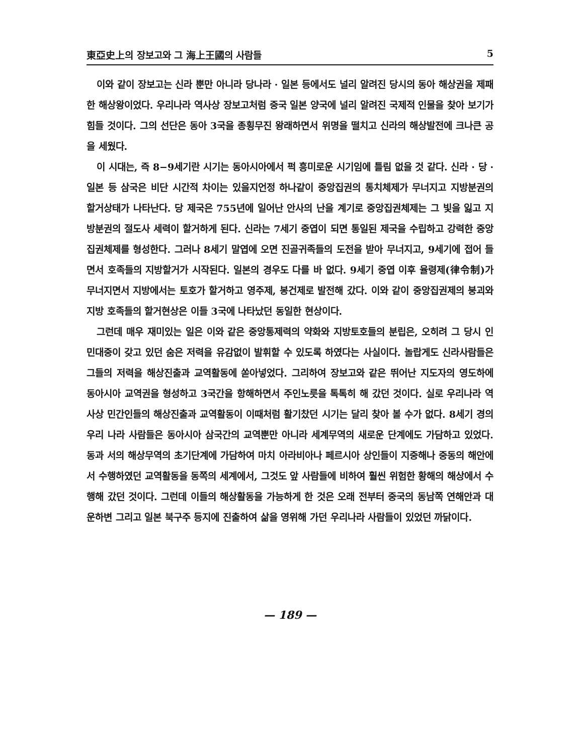東亞史上의 장보고와 그 海上王國의 사람들 5
이와 같이 장보고는 신라 뿐만 아니라 당나라 · 일본 등에서도 널리 알려진 당시의 동아 해상권을 제패한 해상왕이었다. 우리나라 역사상 장보고처럼 중국 일본 양국에 널리 알려진 국제적 인물을 찾아 보기가 힘들 것이다. 그의 선단은 동아 3국을 종횡무진 왕래하면서 위명을 떨치고 신라의 해상발전에 크나큰 공을 세웠다.
이 시대는, 즉 8−9세기란 시기는 동아시아에서 퍽 흥미로운 시기임에 틀림 없을 것 같다. 신라 · 당 · 일본 등 삼국은 비단 시간적 차이는 있을지언정 하나같이 중앙집권의 통치체제가 무너지고 지방분권의 할거상태가 나타난다. 당 제국은 755년에 일어난 안사의 난을 계기로 중앙집권체제는 그 빛을 잃고 지방분권의 절도사 세력이 할거하게 된다. 신라는 7세기 중엽이 되면 통일된 제국을 수립하고 강력한 중앙 집권체제를 형성한다. 그러나 8세기 말엽에 오면 진골귀족들의 도전을 받아 무너지고, 9세기에 접어 들면서 호족들의 지방할거가 시작된다. 일본의 경우도 다를 바 없다. 9세기 중엽 이후 율령제(律令制)가 무너지면서 지방에서는 토호가 할거하고 영주제, 봉건제로 발전해 갔다. 이와 같이 중앙집권제의 붕괴와 지방 호족들의 할거현상은 이들 3국에 나타났던 동일한 현상이다.
그런데 매우 재미있는 일은 이와 같은 중앙통제력의 약화와 지방토호들의 분립은, 오히려 그 당시 인민대중이 갖고 있던 숨은 저력을 유감없이 발휘할 수 있도록 하였다는 사실이다. 놀랍게도 신라사람들은 그들의 저력을 해상진출과 교역활동에 쏟아넣었다. 그리하여 장보고와 같은 뛰어난 지도자의 영도하에 동아시아 교역권을 형성하고 3국간을 항해하면서 주인노릇을 톡톡히 해 갔던 것이다. 실로 우리나라 역사상 민간인들의 해상진출과 교역활동이 이때처럼 활기찼던 시기는 달리 찾아 볼 수가 없다. 8세기 경의 우리 나라 사람들은 동아시아 삼국간의 교역뿐만 아니라 세계무역의 새로운 단계에도 가담하고 있었다. 동과 서의 해상무역의 초기단계에 가담하여 마치 아라비아나 페르시아 상인들이 지중해나 중동의 해안에서 수행하였던 교역활동을 동쪽의 세계에서, 그것도 앞 사람들에 비하여 훨씬 위험한 황해의 해상에서 수행해 갔던 것이다. 그런데 이들의 해상활동을 가능하게 한 것은 오래 전부터 중국의 동남쪽 연해안과 대운하변 그리고 일본 북구주 등지에 진출하여 삶을 영위해 가던 우리나라 사람들이 있었던 까닭이다.
— 189 —